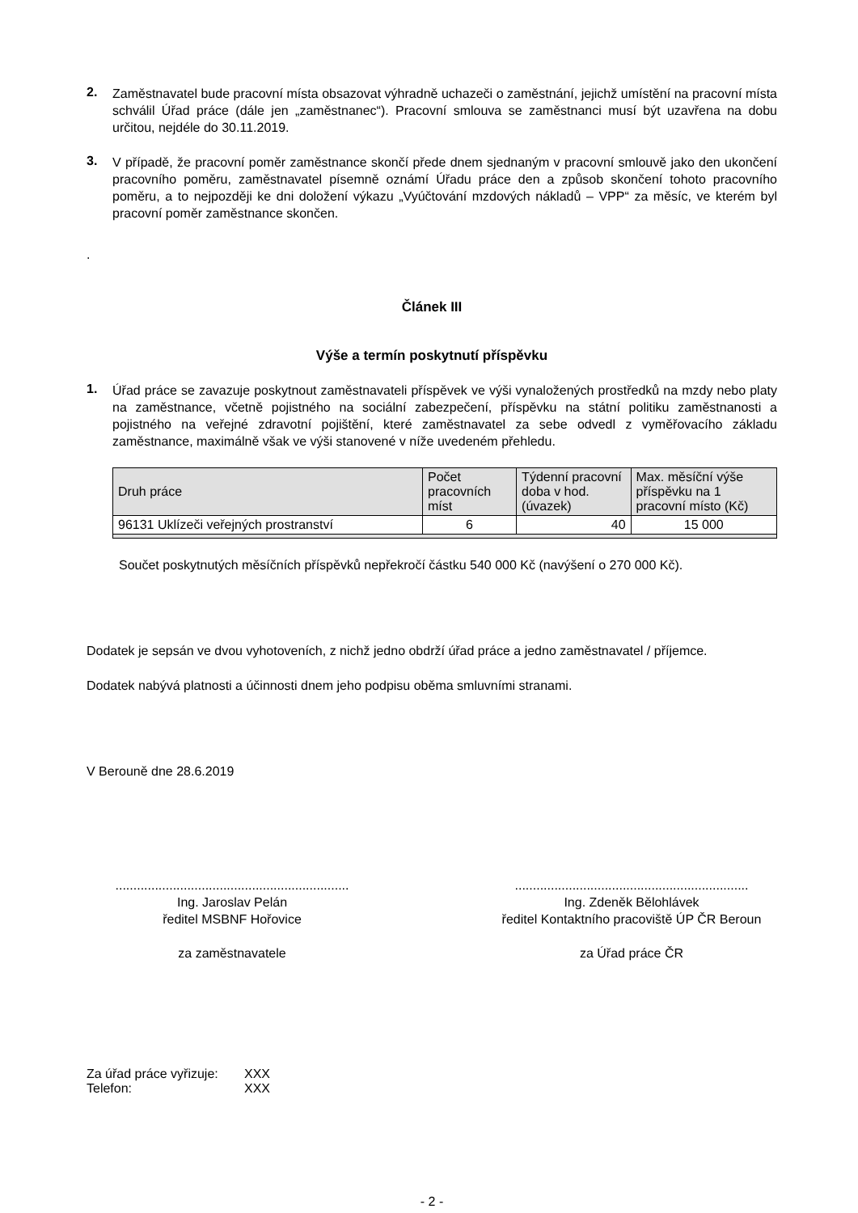2.
Zaměstnavatel bude pracovní místa obsazovat výhradně uchazeči o zaměstnání, jejichž umístění na pracovní místa schválil Úřad práce (dále jen „zaměstnanec“). Pracovní smlouva se zaměstnanci musí být uzavřena na dobu určitou, nejdéle do 30.11.2019.
3.
V případě, že pracovní poměr zaměstnance skončí přede dnem sjednaným v pracovní smlouvě jako den ukončení pracovního poměru, zaměstnavatel písemně oznámí Úřadu práce den a způsob skončení tohoto pracovního poměru, a to nejpozději ke dni doložení výkazu „Vyúčtování mzdových nákladů – VPP“ za měsíc, ve kterém byl pracovní poměr zaměstnance skončen.
.
Článek III
Výše a termín poskytnutí příspěvku
1.
Úřad práce se zavazuje poskytnout zaměstnavateli příspěvek ve výši vynaložených prostředků na mzdy nebo platy na zaměstnance, včetně pojistného na sociální zabezpečení, příspěvku na státní politiku zaměstnanosti a pojistného na veřejné zdravotní pojištění, které zaměstnavatel za sebe odvedl z vyměřovacího základu zaměstnance, maximálně však ve výši stanovené v níže uvedeném přehledu.
| Druh práce | Počet pracovních míst | Týdenní pracovní doba v hod. (úvazek) | Max. měsíční výše příspěvku na 1 pracovní místo (Kč) |
| --- | --- | --- | --- |
| 96131 Uklízeči veřejných prostranství | 6 | 40 | 15 000 |
Součet poskytnutých měsíčních příspěvků nepřekročí částku 540 000 Kč (navýšení o 270 000 Kč).
Dodatek je sepsán ve dvou vyhotoveních, z nichž jedno obdrží úřad práce a jedno zaměstnavatel / příjemce.
Dodatek nabývá platnosti a účinnosti dnem jeho podpisu oběma smluvními stranami.
V Berouně dne 28.6.2019
.................................................................
Ing. Jaroslav Pelán
ředitel MSBNF Hořovice
za zaměstnavatele
.................................................................
Ing. Zdeněk Bělohlávek
ředitel Kontaktního pracoviště ÚP ČR Beroun
za Úřad práce ČR
| Za úřad práce vyřizuje: | XXX |
| Telefon: | XXX |
- 2 -